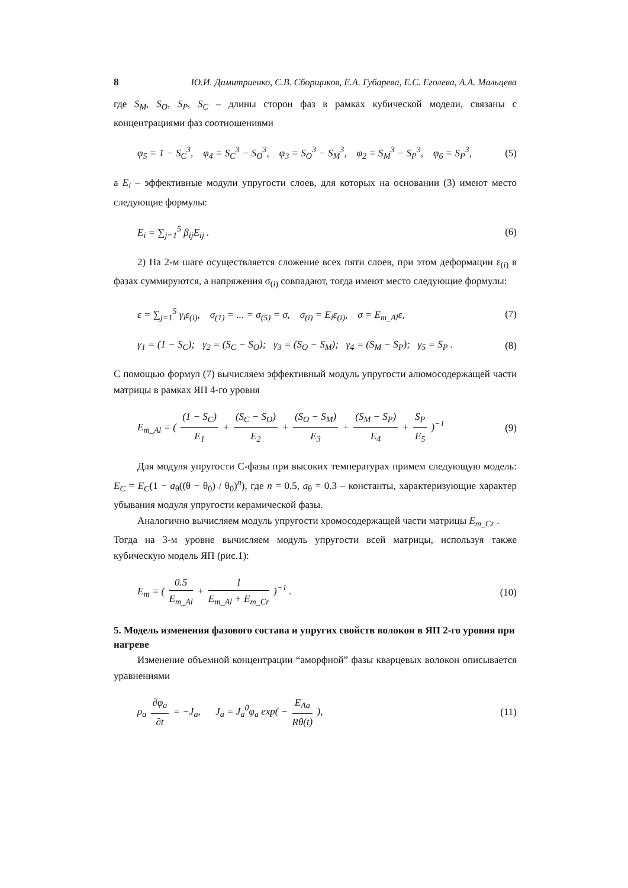8 Ю.И. Димитриенко, С.В. Сборщиков, Е.А. Губарева, Е.С. Еголева, А.А. Мальцева
где S<sub>M</sub>, S<sub>O</sub>, S<sub>P</sub>, S<sub>C</sub> – длины сторон фаз в рамках кубической модели, связаны с концентрациями фаз соотношениями
φ<sub>5</sub> = 1 − S<sub>C</sub><sup>3</sup>, φ<sub>4</sub> = S<sub>C</sub><sup>3</sup> − S<sub>O</sub><sup>3</sup>, φ<sub>3</sub> = S<sub>O</sub><sup>3</sup> − S<sub>M</sub><sup>3</sup>, φ<sub>2</sub> = S<sub>M</sub><sup>3</sup> − S<sub>P</sub><sup>3</sup>, φ<sub>6</sub> = S<sub>P</sub><sup>3</sup>, (5)
а E<sub>i</sub> – эффективные модули упругости слоев, для которых на основании (3) имеют место следующие формулы:
E<sub>i</sub> = ∑<sub>j=1</sub><sup>5</sup> β<sub>ij</sub>E<sub>ij</sub> . (6)
2) На 2-м шаге осуществляется сложение всех пяти слоев, при этом деформации ε<sub>(i)</sub> в фазах суммируются, а напряжения σ<sub>(i)</sub> совпадают, тогда имеют место следующие формулы:
ε = ∑<sub>j=1</sub><sup>5</sup> γ<sub>i</sub>ε<sub>(i)</sub>, σ<sub>(1)</sub> = ... = σ<sub>(5)</sub> = σ, σ<sub>(i)</sub> = E<sub>i</sub>ε<sub>(i)</sub>, σ = E<sub>m_Al</sub>ε, (7)
γ<sub>1</sub> = (1 − S<sub>C</sub>); γ<sub>2</sub> = (S<sub>C</sub> − S<sub>O</sub>); γ<sub>3</sub> = (S<sub>O</sub> − S<sub>M</sub>); γ<sub>4</sub> = (S<sub>M</sub> − S<sub>P</sub>); γ<sub>5</sub> = S<sub>P</sub> . (8)
С помощью формул (7) вычисляем эффективный модуль упругости алюмосодержащей части матрицы в рамках ЯП 4-го уровня
E<sub>m_Al</sub> = ( (1 − S<sub>C</sub>) E<sub>1</sub> + (S<sub>C</sub> − S<sub>O</sub>) E<sub>2</sub> + (S<sub>O</sub> − S<sub>M</sub>) E<sub>3</sub> + (S<sub>M</sub> − S<sub>P</sub>) E<sub>4</sub> + S<sub>P</sub> E<sub>5</sub> )<sup>−1</sup> (9)
Для модуля упругости С-фазы при высоких температурах примем следующую модель: E<sub>C</sub> = E<sub>C</sub>(1 − a<sub>θ</sub>((θ − θ<sub>0</sub>) / θ<sub>0</sub>)<sup>n</sup>), где n = 0.5, a<sub>θ</sub> = 0.3 – константы, характеризующие характер убывания модуля упругости керамической фазы.
Аналогично вычисляем модуль упругости хромосодержащей части матрицы E<sub>m_Cr</sub> .
Тогда на 3-м уровне вычисляем модуль упругости всей матрицы, используя также кубическую модель ЯП (рис.1):
E<sub>m</sub> = ( 0.5 E<sub>m_Al</sub> + 1 E<sub>m_Al</sub> + E<sub>m_Cr</sub> )<sup>−1</sup> . (10)
5. Модель изменения фазового состава и упругих свойств волокон в ЯП 2-го уровня при нагреве
Изменение объемной концентрации “аморфной” фазы кварцевых волокон описывается уравнениями
ρ<sub>a</sub> ∂φ<sub>a</sub> ∂t = −J<sub>a</sub>, J<sub>a</sub> = J<sub>a</sub><sup>0</sup>φ<sub>a</sub> exp( − E<sub>Aa</sub> Rθ(t) ), (11)